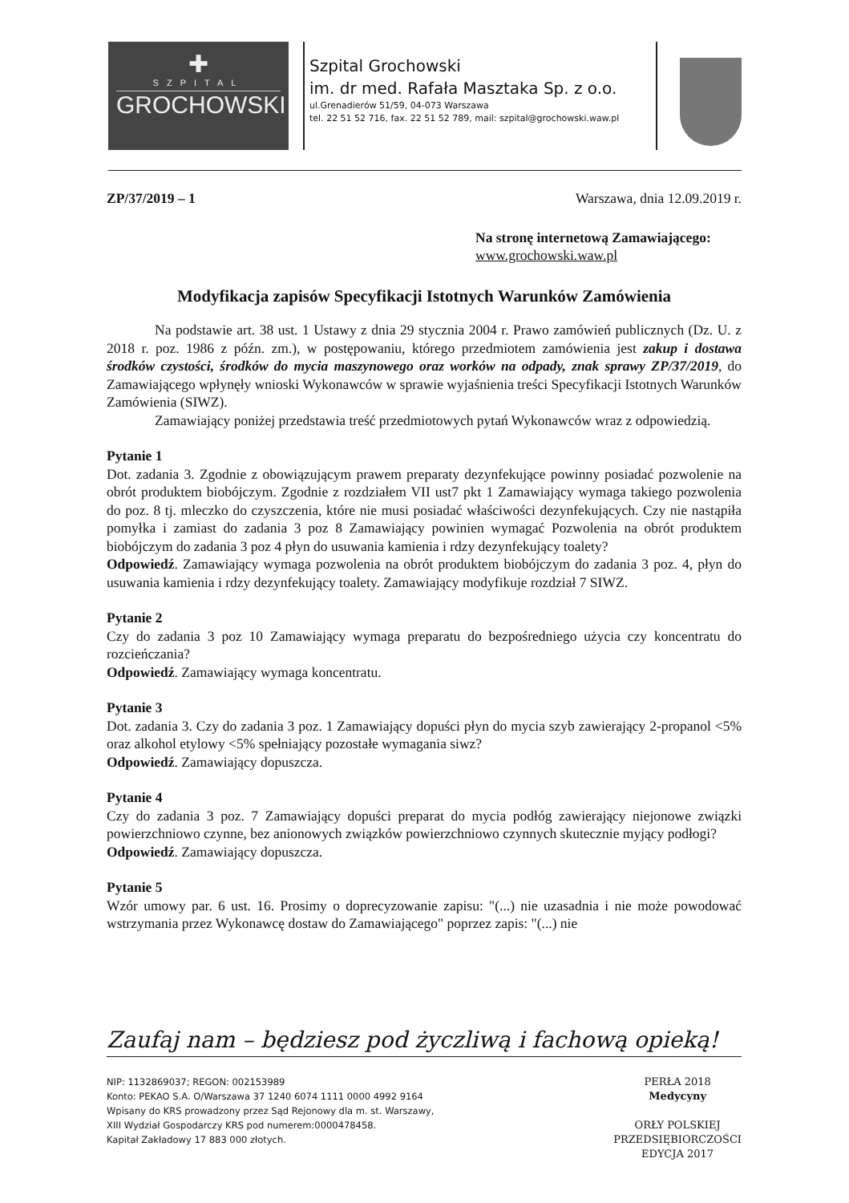✚
SZPITAL
GROCHOWSKI
Szpital Grochowski
im. dr med. Rafała Masztaka Sp. z o.o.
ul.Grenadierów 51/59, 04-073 Warszawa
tel. 22 51 52 716, fax. 22 51 52 789, mail: szpital@grochowski.waw.pl
ZP/37/2019 – 1 Warszawa, dnia 12.09.2019 r.
Na stronę internetową Zamawiającego:
www.grochowski.waw.pl
Modyfikacja zapisów Specyfikacji Istotnych Warunków Zamówienia
Na podstawie art. 38 ust. 1 Ustawy z dnia 29 stycznia 2004 r. Prawo zamówień publicznych (Dz. U. z 2018 r. poz. 1986 z późn. zm.), w postępowaniu, którego przedmiotem zamówienia jest zakup i dostawa środków czystości, środków do mycia maszynowego oraz worków na odpady, znak sprawy ZP/37/2019, do Zamawiającego wpłynęły wnioski Wykonawców w sprawie wyjaśnienia treści Specyfikacji Istotnych Warunków Zamówienia (SIWZ).
Zamawiający poniżej przedstawia treść przedmiotowych pytań Wykonawców wraz z odpowiedzią.
Pytanie 1
Dot. zadania 3. Zgodnie z obowiązującym prawem preparaty dezynfekujące powinny posiadać pozwolenie na obrót produktem biobójczym. Zgodnie z rozdziałem VII ust7 pkt 1 Zamawiający wymaga takiego pozwolenia do poz. 8 tj. mleczko do czyszczenia, które nie musi posiadać właściwości dezynfekujących. Czy nie nastąpiła pomyłka i zamiast do zadania 3 poz 8 Zamawiający powinien wymagać Pozwolenia na obrót produktem biobójczym do zadania 3 poz 4 płyn do usuwania kamienia i rdzy dezynfekujący toalety?
Odpowiedź. Zamawiający wymaga pozwolenia na obrót produktem biobójczym do zadania 3 poz. 4, płyn do usuwania kamienia i rdzy dezynfekujący toalety. Zamawiający modyfikuje rozdział 7 SIWZ.
Pytanie 2
Czy do zadania 3 poz 10 Zamawiający wymaga preparatu do bezpośredniego użycia czy koncentratu do rozcieńczania?
Odpowiedź. Zamawiający wymaga koncentratu.
Pytanie 3
Dot. zadania 3. Czy do zadania 3 poz. 1 Zamawiający dopuści płyn do mycia szyb zawierający 2-propanol <5% oraz alkohol etylowy <5% spełniający pozostałe wymagania siwz?
Odpowiedź. Zamawiający dopuszcza.
Pytanie 4
Czy do zadania 3 poz. 7 Zamawiający dopuści preparat do mycia podłóg zawierający niejonowe związki powierzchniowo czynne, bez anionowych związków powierzchniowo czynnych skutecznie myjący podłogi?
Odpowiedź. Zamawiający dopuszcza.
Pytanie 5
Wzór umowy par. 6 ust. 16. Prosimy o doprecyzowanie zapisu: "(...) nie uzasadnia i nie może powodować wstrzymania przez Wykonawcę dostaw do Zamawiającego" poprzez zapis: "(...) nie
Zaufaj nam – będziesz pod życzliwą i fachową opieką!
NIP: 1132869037; REGON: 002153989
Konto: PEKAO S.A. O/Warszawa 37 1240 6074 1111 0000 4992 9164
Wpisany do KRS prowadzony przez Sąd Rejonowy dla m. st. Warszawy,
XIII Wydział Gospodarczy KRS pod numerem:0000478458.
Kapitał Zakładowy 17 883 000 złotych.
PERŁA 2018
Medycyny
ORŁY POLSKIEJ
PRZEDSIĘBIORCZOŚCI
EDYCJA 2017